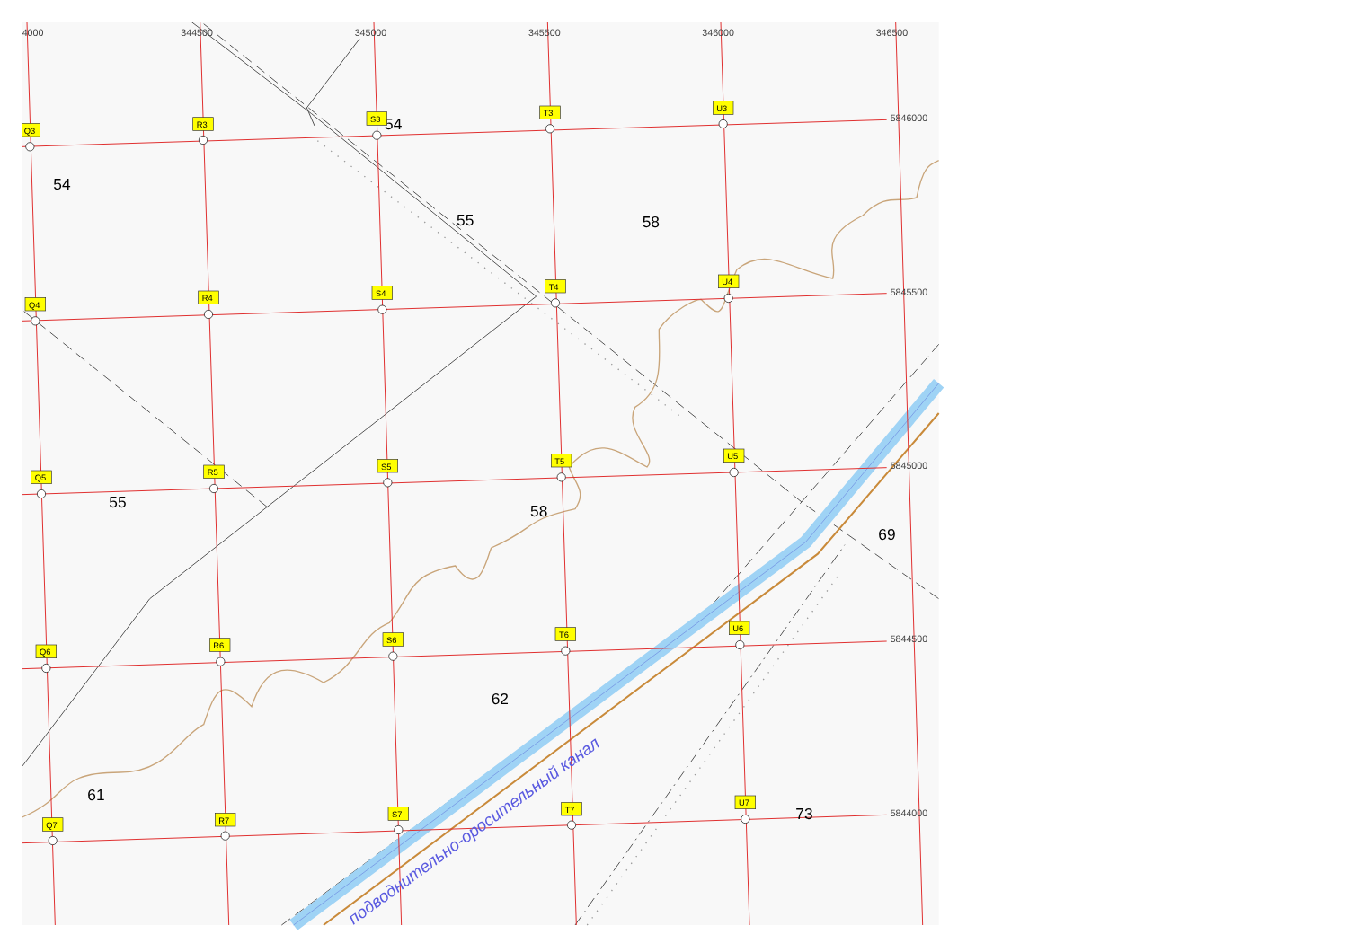4000
344500
345000
345500
346000
346500
5846000
5845500
5845000
5844500
5844000
54
54
55
58
55
58
69
62
61
73
подводнительно-оросительный канал
Q3
R3
S3
T3
U3
Q4
R4
S4
T4
U4
Q5
R5
S5
T5
U5
Q6
R6
S6
T6
U6
Q7
R7
S7
T7
U7